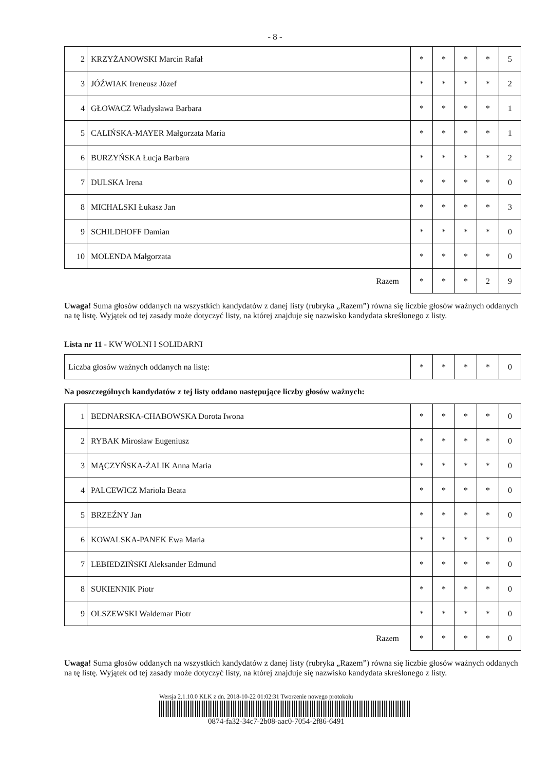- 8 -
| 2 | KRZYŻANOWSKI Marcin Rafał | * | * | * | * | 5 |
| 3 | JÓŹWIAK Ireneusz Józef | * | * | * | * | 2 |
| 4 | GŁOWACZ Władysława Barbara | * | * | * | * | 1 |
| 5 | CALIŃSKA-MAYER Małgorzata Maria | * | * | * | * | 1 |
| 6 | BURZYŃSKA Łucja Barbara | * | * | * | * | 2 |
| 7 | DULSKA Irena | * | * | * | * | 0 |
| 8 | MICHALSKI Łukasz Jan | * | * | * | * | 3 |
| 9 | SCHILDHOFF Damian | * | * | * | * | 0 |
| 10 | MOLENDA Małgorzata | * | * | * | * | 0 |
| Razem | | * | * | * | 2 | 9 |
Uwaga! Suma głosów oddanych na wszystkich kandydatów z danej listy (rubryka „Razem”) równa się liczbie głosów ważnych oddanych na tę listę. Wyjątek od tej zasady może dotyczyć listy, na której znajduje się nazwisko kandydata skreślonego z listy.
Lista nr 11 - KW WOLNI I SOLIDARNI
| Liczba głosów ważnych oddanych na listę: | * | * | * | * | 0 |
Na poszczególnych kandydatów z tej listy oddano następujące liczby głosów ważnych:
| 1 | BEDNARSKA-CHABOWSKA Dorota Iwona | * | * | * | * | 0 |
| 2 | RYBAK Mirosław Eugeniusz | * | * | * | * | 0 |
| 3 | MĄCZYŃSKA-ŻALIK Anna Maria | * | * | * | * | 0 |
| 4 | PALCEWICZ Mariola Beata | * | * | * | * | 0 |
| 5 | BRZEŹNY Jan | * | * | * | * | 0 |
| 6 | KOWALSKA-PANEK Ewa Maria | * | * | * | * | 0 |
| 7 | LEBIEDZIŃSKI Aleksander Edmund | * | * | * | * | 0 |
| 8 | SUKIENNIK Piotr | * | * | * | * | 0 |
| 9 | OLSZEWSKI Waldemar Piotr | * | * | * | * | 0 |
| Razem | | * | * | * | * | 0 |
Uwaga! Suma głosów oddanych na wszystkich kandydatów z danej listy (rubryka „Razem”) równa się liczbie głosów ważnych oddanych na tę listę. Wyjątek od tej zasady może dotyczyć listy, na której znajduje się nazwisko kandydata skreślonego z listy.
Wersja 2.1.10.0 KLK z dn. 2018-10-22 01:02:31 Tworzenie nowego protokołu
0874-fa32-34c7-2b08-aac0-7054-2f86-6491